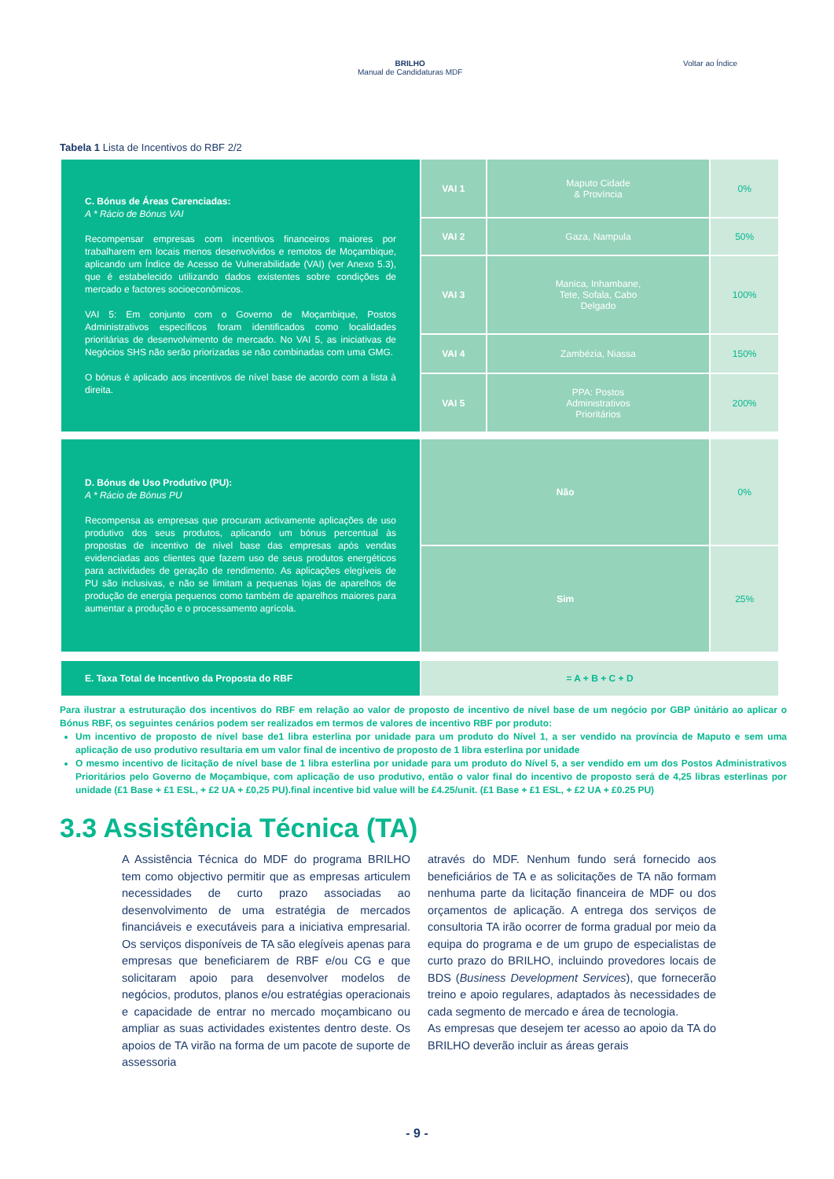BRILHO
Manual de Candidaturas MDF
Voltar ao Índice
Tabela 1 Lista de Incentivos do RBF 2/2
| C. Bónus de Áreas Carenciadas: A * Rácio de Bónus VAI Recompensar empresas com incentivos financeiros maiores por trabalharem em locais menos desenvolvidos e remotos de Moçambique, aplicando um Índice de Acesso de Vulnerabilidade (VAI) (ver Anexo 5.3), que é estabelecido utilizando dados existentes sobre condições de mercado e factores socioeconómicos. VAI 5: Em conjunto com o Governo de Moçambique, Postos Administrativos específicos foram identificados como localidades prioritárias de desenvolvimento de mercado. No VAI 5, as iniciativas de Negócios SHS não serão priorizadas se não combinadas com uma GMG. O bónus é aplicado aos incentivos de nível base de acordo com a lista à direita. | VAI 1 | Maputo Cidade & Província | 0% |
| | VAI 2 | Gaza, Nampula | 50% |
| | VAI 3 | Manica, Inhambane, Tete, Sofala, Cabo Delgado | 100% |
| | VAI 4 | Zambézia, Niassa | 150% |
| | VAI 5 | PPA: Postos Administrativos Prioritários | 200% |
| D. Bónus de Uso Produtivo (PU): A * Rácio de Bónus PU Recompensa as empresas que procuram activamente aplicações de uso produtivo dos seus produtos, aplicando um bónus percentual às propostas de incentivo de nível base das empresas após vendas evidenciadas aos clientes que fazem uso de seus produtos energéticos para actividades de geração de rendimento. As aplicações elegíveis de PU são inclusivas, e não se limitam a pequenas lojas de aparelhos de produção de energia pequenos como também de aparelhos maiores para aumentar a produção e o processamento agrícola. | Não | | 0% |
| | Sim | | 25% |
| E. Taxa Total de Incentivo da Proposta do RBF | = A + B + C + D | | |
Para ilustrar a estruturação dos incentivos do RBF em relação ao valor de proposto de incentivo de nível base de um negócio por GBP únitário ao aplicar o Bónus RBF, os seguintes cenários podem ser realizados em termos de valores de incentivo RBF por produto:
Um incentivo de proposto de nível base de1 libra esterlina por unidade para um produto do Nível 1, a ser vendido na província de Maputo e sem uma aplicação de uso produtivo resultaria em um valor final de incentivo de proposto de 1 libra esterlina por unidade
O mesmo incentivo de licitação de nível base de 1 libra esterlina por unidade para um produto do Nível 5, a ser vendido em um dos Postos Administrativos Prioritários pelo Governo de Moçambique, com aplicação de uso produtivo, então o valor final do incentivo de proposto será de 4,25 libras esterlinas por unidade (£1 Base + £1 ESL, + £2 UA + £0,25 PU).final incentive bid value will be £4.25/unit. (£1 Base + £1 ESL, + £2 UA + £0.25 PU)
3.3 Assistência Técnica (TA)
A Assistência Técnica do MDF do programa BRILHO tem como objectivo permitir que as empresas articulem necessidades de curto prazo associadas ao desenvolvimento de uma estratégia de mercados financiáveis e executáveis para a iniciativa empresarial. Os serviços disponíveis de TA são elegíveis apenas para empresas que beneficiarem de RBF e/ou CG e que solicitaram apoio para desenvolver modelos de negócios, produtos, planos e/ou estratégias operacionais e capacidade de entrar no mercado moçambicano ou ampliar as suas actividades existentes dentro deste. Os apoios de TA virão na forma de um pacote de suporte de assessoria
através do MDF. Nenhum fundo será fornecido aos beneficiários de TA e as solicitações de TA não formam nenhuma parte da licitação financeira de MDF ou dos orçamentos de aplicação. A entrega dos serviços de consultoria TA irão ocorrer de forma gradual por meio da equipa do programa e de um grupo de especialistas de curto prazo do BRILHO, incluindo provedores locais de BDS (Business Development Services), que fornecerão treino e apoio regulares, adaptados às necessidades de cada segmento de mercado e área de tecnologia.
As empresas que desejem ter acesso ao apoio da TA do BRILHO deverão incluir as áreas gerais
- 9 -